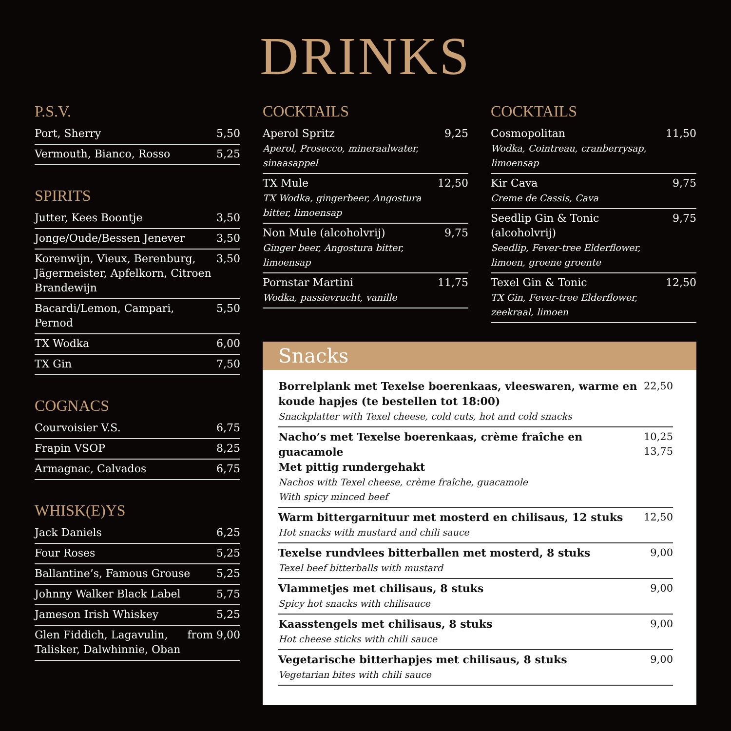DRINKS
P.S.V.
Port, Sherry 5,50
Vermouth, Bianco, Rosso 5,25
SPIRITS
Jutter, Kees Boontje 3,50
Jonge/Oude/Bessen Jenever 3,50
Korenwijn, Vieux, Berenburg, Jägermeister, Apfelkorn, Citroen Brandewijn 3,50
Bacardi/Lemon, Campari, Pernod 5,50
TX Wodka 6,00
TX Gin 7,50
COGNACS
Courvoisier V.S. 6,75
Frapin VSOP 8,25
Armagnac, Calvados 6,75
WHISK(E)YS
Jack Daniels 6,25
Four Roses 5,25
Ballantine’s, Famous Grouse 5,25
Johnny Walker Black Label 5,75
Jameson Irish Whiskey 5,25
Glen Fiddich, Lagavulin, Talisker, Dalwhinnie, Oban from 9,00
COCKTAILS
Aperol Spritz
Aperol, Prosecco, mineraalwater, sinaasappel 9,25
TX Mule
TX Wodka, gingerbeer, Angostura bitter, limoensap 12,50
Non Mule (alcoholvrij)
Ginger beer, Angostura bitter, limoensap 9,75
Pornstar Martini
Wodka, passievrucht, vanille 11,75
COCKTAILS
Cosmopolitan
Wodka, Cointreau, cranberrysap, limoensap 11,50
Kir Cava
Creme de Cassis, Cava 9,75
Seedlip Gin & Tonic (alcoholvrij)
Seedlip, Fever-tree Elderflower, limoen, groene groente 9,75
Texel Gin & Tonic
TX Gin, Fever-tree Elderflower, zeekraal, limoen 12,50
Snacks
Borrelplank met Texelse boerenkaas, vleeswaren, warme en koude hapjes (te bestellen tot 18:00)
Snackplatter with Texel cheese, cold cuts, hot and cold snacks 22,50
Nacho’s met Texelse boerenkaas, crème fraîche en guacamole
Met pittig rundergehakt
Nachos with Texel cheese, crème fraîche, guacamole
With spicy minced beef 10,25
13,75
Warm bittergarnituur met mosterd en chilisaus, 12 stuks
Hot snacks with mustard and chili sauce 12,50
Texelse rundvlees bitterballen met mosterd, 8 stuks
Texel beef bitterballs with mustard 9,00
Vlammetjes met chilisaus, 8 stuks
Spicy hot snacks with chilisauce 9,00
Kaasstengels met chilisaus, 8 stuks
Hot cheese sticks with chili sauce 9,00
Vegetarische bitterhapjes met chilisaus, 8 stuks
Vegetarian bites with chili sauce 9,00